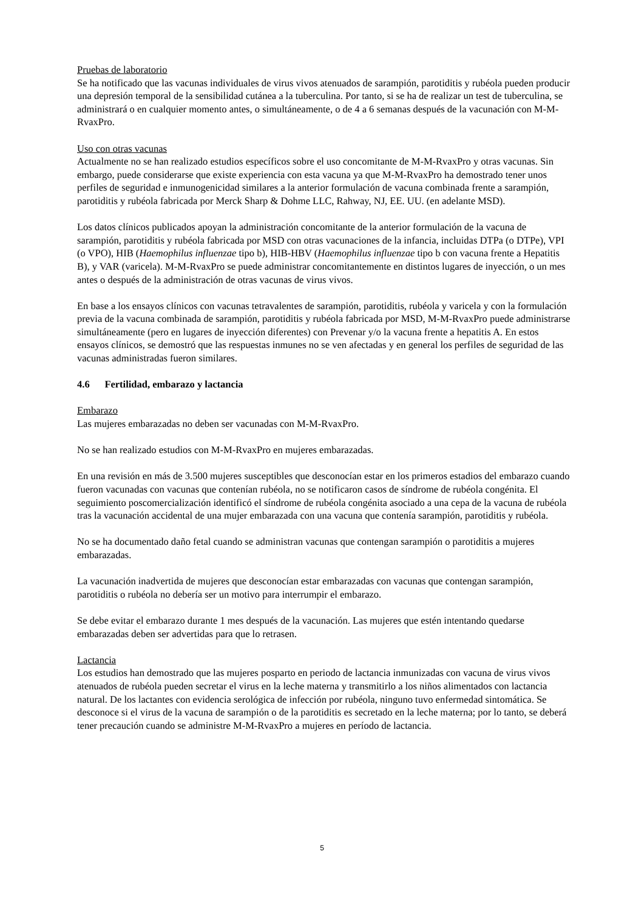Pruebas de laboratorio
Se ha notificado que las vacunas individuales de virus vivos atenuados de sarampión, parotiditis y rubéola pueden producir una depresión temporal de la sensibilidad cutánea a la tuberculina. Por tanto, si se ha de realizar un test de tuberculina, se administrará o en cualquier momento antes, o simultáneamente, o de 4 a 6 semanas después de la vacunación con M-M-RvaxPro.
Uso con otras vacunas
Actualmente no se han realizado estudios específicos sobre el uso concomitante de M-M-RvaxPro y otras vacunas. Sin embargo, puede considerarse que existe experiencia con esta vacuna ya que M-M-RvaxPro ha demostrado tener unos perfiles de seguridad e inmunogenicidad similares a la anterior formulación de vacuna combinada frente a sarampión, parotiditis y rubéola fabricada por Merck Sharp & Dohme LLC, Rahway, NJ, EE. UU. (en adelante MSD).
Los datos clínicos publicados apoyan la administración concomitante de la anterior formulación de la vacuna de sarampión, parotiditis y rubéola fabricada por MSD con otras vacunaciones de la infancia, incluidas DTPa (o DTPe), VPI (o VPO), HIB (Haemophilus influenzae tipo b), HIB-HBV (Haemophilus influenzae tipo b con vacuna frente a Hepatitis B), y VAR (varicela). M-M-RvaxPro se puede administrar concomitantemente en distintos lugares de inyección, o un mes antes o después de la administración de otras vacunas de virus vivos.
En base a los ensayos clínicos con vacunas tetravalentes de sarampión, parotiditis, rubéola y varicela y con la formulación previa de la vacuna combinada de sarampión, parotiditis y rubéola fabricada por MSD, M-M-RvaxPro puede administrarse simultáneamente (pero en lugares de inyección diferentes) con Prevenar y/o la vacuna frente a hepatitis A. En estos ensayos clínicos, se demostró que las respuestas inmunes no se ven afectadas y en general los perfiles de seguridad de las vacunas administradas fueron similares.
4.6 Fertilidad, embarazo y lactancia
Embarazo
Las mujeres embarazadas no deben ser vacunadas con M-M-RvaxPro.
No se han realizado estudios con M-M-RvaxPro en mujeres embarazadas.
En una revisión en más de 3.500 mujeres susceptibles que desconocían estar en los primeros estadios del embarazo cuando fueron vacunadas con vacunas que contenían rubéola, no se notificaron casos de síndrome de rubéola congénita. El seguimiento poscomercialización identificó el síndrome de rubéola congénita asociado a una cepa de la vacuna de rubéola tras la vacunación accidental de una mujer embarazada con una vacuna que contenía sarampión, parotiditis y rubéola.
No se ha documentado daño fetal cuando se administran vacunas que contengan sarampión o parotiditis a mujeres embarazadas.
La vacunación inadvertida de mujeres que desconocían estar embarazadas con vacunas que contengan sarampión, parotiditis o rubéola no debería ser un motivo para interrumpir el embarazo.
Se debe evitar el embarazo durante 1 mes después de la vacunación. Las mujeres que estén intentando quedarse embarazadas deben ser advertidas para que lo retrasen.
Lactancia
Los estudios han demostrado que las mujeres posparto en periodo de lactancia inmunizadas con vacuna de virus vivos atenuados de rubéola pueden secretar el virus en la leche materna y transmitirlo a los niños alimentados con lactancia natural. De los lactantes con evidencia serológica de infección por rubéola, ninguno tuvo enfermedad sintomática. Se desconoce si el virus de la vacuna de sarampión o de la parotiditis es secretado en la leche materna; por lo tanto, se deberá tener precaución cuando se administre M-M-RvaxPro a mujeres en período de lactancia.
5